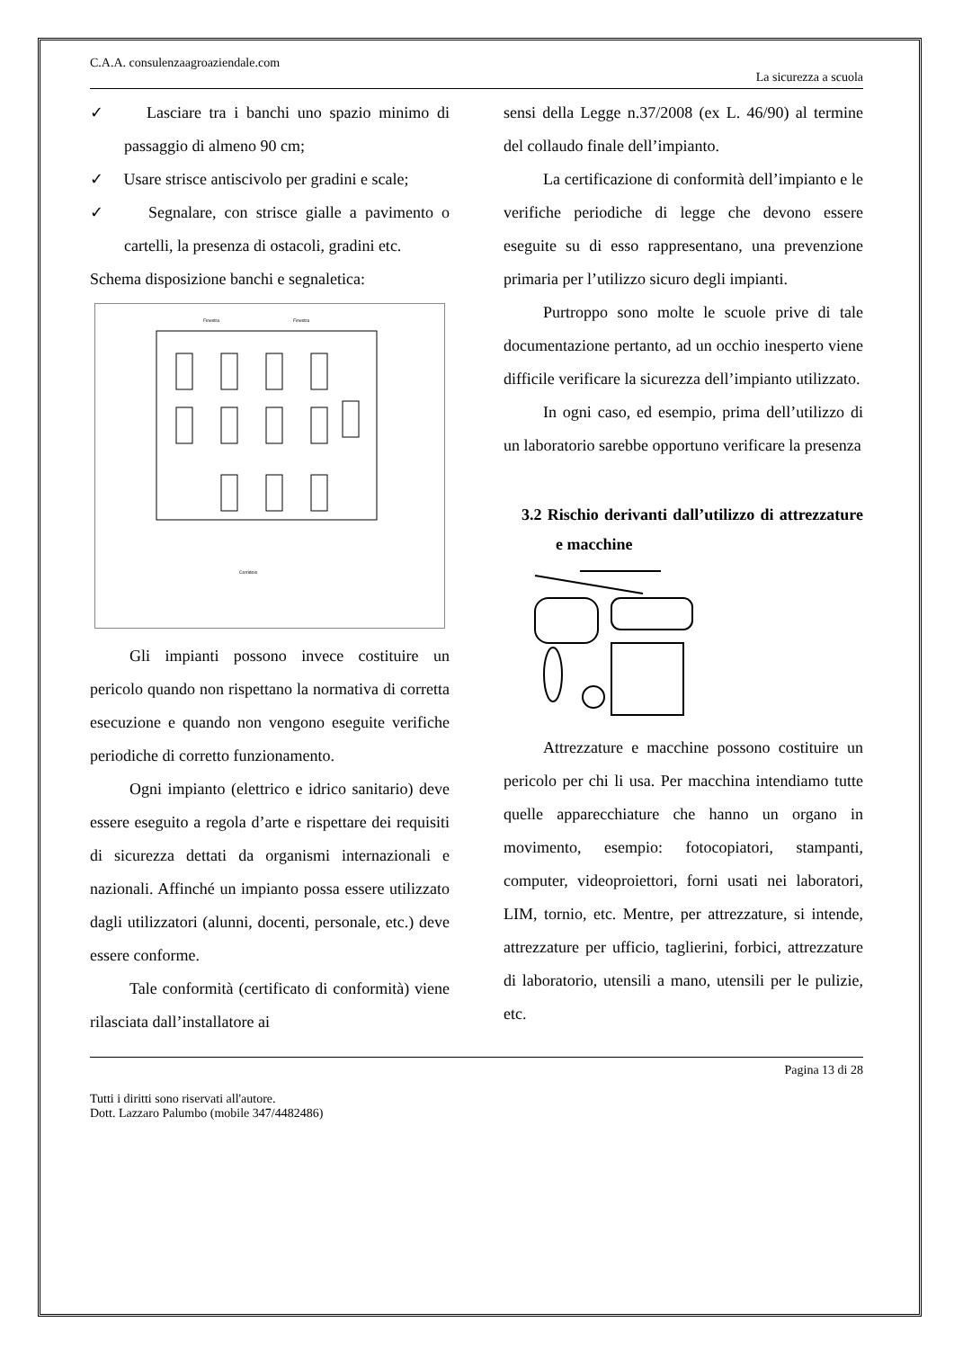C.A.A. consulenzaagroaziendale.com
La sicurezza a scuola
✓ Lasciare tra i banchi uno spazio minimo di passaggio di almeno 90 cm;
✓ Usare strisce antiscivolo per gradini e scale;
✓ Segnalare, con strisce gialle a pavimento o cartelli, la presenza di ostacoli, gradini etc.
Schema disposizione banchi e segnaletica:
Finestra
Finestra
Corridoio
Gli impianti possono invece costituire un pericolo quando non rispettano la normativa di corretta esecuzione e quando non vengono eseguite verifiche periodiche di corretto funzionamento.
Ogni impianto (elettrico e idrico sanitario) deve essere eseguito a regola d’arte e rispettare dei requisiti di sicurezza dettati da organismi internazionali e nazionali. Affinché un impianto possa essere utilizzato dagli utilizzatori (alunni, docenti, personale, etc.) deve essere conforme.
Tale conformità (certificato di conformità) viene rilasciata dall’installatore ai
sensi della Legge n.37/2008 (ex L. 46/90) al termine del collaudo finale dell’impianto.
La certificazione di conformità dell’impianto e le verifiche periodiche di legge che devono essere eseguite su di esso rappresentano, una prevenzione primaria per l’utilizzo sicuro degli impianti.
Purtroppo sono molte le scuole prive di tale documentazione pertanto, ad un occhio inesperto viene difficile verificare la sicurezza dell’impianto utilizzato.
In ogni caso, ed esempio, prima dell’utilizzo di un laboratorio sarebbe opportuno verificare la presenza
3.2 Rischio derivanti dall’utilizzo di attrezzature e macchine
Attrezzature e macchine possono costituire un pericolo per chi li usa. Per macchina intendiamo tutte quelle apparecchiature che hanno un organo in movimento, esempio: fotocopiatori, stampanti, computer, videoproiettori, forni usati nei laboratori, LIM, tornio, etc. Mentre, per attrezzature, si intende, attrezzature per ufficio, taglierini, forbici, attrezzature di laboratorio, utensili a mano, utensili per le pulizie, etc.
Pagina 13 di 28
Tutti i diritti sono riservati all'autore.
Dott. Lazzaro Palumbo (mobile 347/4482486)